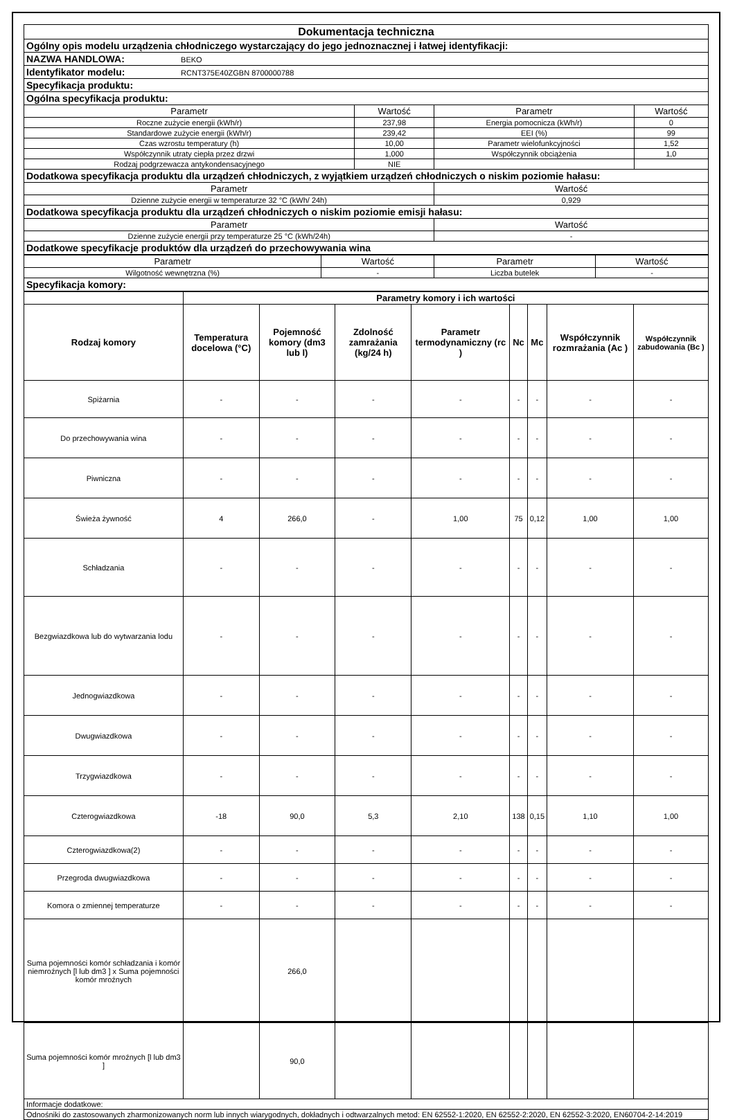| Dokumentacja techniczna | | | |
| Ogólny opis modelu urządzenia chłodniczego wystarczający do jego jednoznacznej i łatwej identyfikacji: | | | |
| NAZWA HANDLOWA: BEKO | | | |
| Identyfikator modelu: RCNT375E40ZGBN 8700000788 | | | |
| Specyfikacja produktu: | | | |
| Ogólna specyfikacja produktu: | | | |
| Parametr | Wartość | Parametr | Wartość |
| Roczne zużycie energii (kWh/r) | 237,98 | Energia pomocnicza (kWh/r) | 0 |
| Standardowe zużycie energii (kWh/r) | 239,42 | EEI (%) | 99 |
| Czas wzrostu temperatury (h) | 10,00 | Parametr wielofunkcyjności | 1,52 |
| Współczynnik utraty ciepła przez drzwi | 1,000 | Współczynnik obciążenia | 1,0 |
| Rodzaj podgrzewacza antykondensacyjnego | NIE | | |
| Dodatkowa specyfikacja produktu dla urządzeń chłodniczych, z wyjątkiem urządzeń chłodniczych o niskim poziomie hałasu: | | | |
| Parametr | | Wartość | |
| Dzienne zużycie energii w temperaturze 32 °C (kWh/ 24h) | | 0,929 | |
| Dodatkowa specyfikacja produktu dla urządzeń chłodniczych o niskim poziomie emisji hałasu: | | | |
| Parametr | | Wartość | |
| Dzienne zużycie energii przy temperaturze 25 °C (kWh/24h) | | - | |
| Dodatkowe specyfikacje produktów dla urządzeń do przechowywania wina | | | |
| Parametr | Wartość | Parametr | Wartość |
| Wilgotność wewnętrzna (%) | - | Liczba butelek | - |
| Specyfikacja komory: | | | |
| | Parametry komory i ich wartości | | | | | | | |
| Rodzaj komory | Temperatura docelowa (°C) | Pojemność komory (dm3 lub l) | Zdolność zamrażania (kg/24 h) | Parametr termodynamiczny (rc ) | Nc | Mc | Współczynnik rozmrażania (Ac ) | Współczynnik zabudowania (Bc ) |
| Spiżarnia | - | - | - | - | - | - | - | - |
| Do przechowywania wina | - | - | - | - | - | - | - | - |
| Piwniczna | - | - | - | - | - | - | - | - |
| Świeża żywność | 4 | 266,0 | - | 1,00 | 75 | 0,12 | 1,00 | 1,00 |
| Schładzania | - | - | - | - | - | - | - | - |
| Bezgwiazdkowa lub do wytwarzania lodu | - | - | - | - | - | - | - | - |
| Jednogwiazdkowa | - | - | - | - | - | - | - | - |
| Dwugwiazdkowa | - | - | - | - | - | - | - | - |
| Trzygwiazdkowa | - | - | - | - | - | - | - | - |
| Czterogwiazdkowa | -18 | 90,0 | 5,3 | 2,10 | 138 | 0,15 | 1,10 | 1,00 |
| Czterogwiazdkowa(2) | - | - | - | - | - | - | - | - |
| Przegroda dwugwiazdkowa | - | - | - | - | - | - | - | - |
| Komora o zmiennej temperaturze | - | - | - | - | - | - | - | - |
| Suma pojemności komór schładzania i komór niemroźnych [l lub dm3 ] x Suma pojemności komór mroźnych | | 266,0 | | | | | | |
| Suma pojemności komór mroźnych [l lub dm3 ] | | 90,0 | | | | | | |
| Informacje dodatkowe: | | | | | | | | |
| Odnośniki do zastosowanych zharmonizowanych norm lub innych wiarygodnych, dokładnych i odtwarzalnych metod: EN 62552-1:2020, EN 62552-2:2020, EN 62552-3:2020, EN60704-2-14:2019 | | | | | | | | |